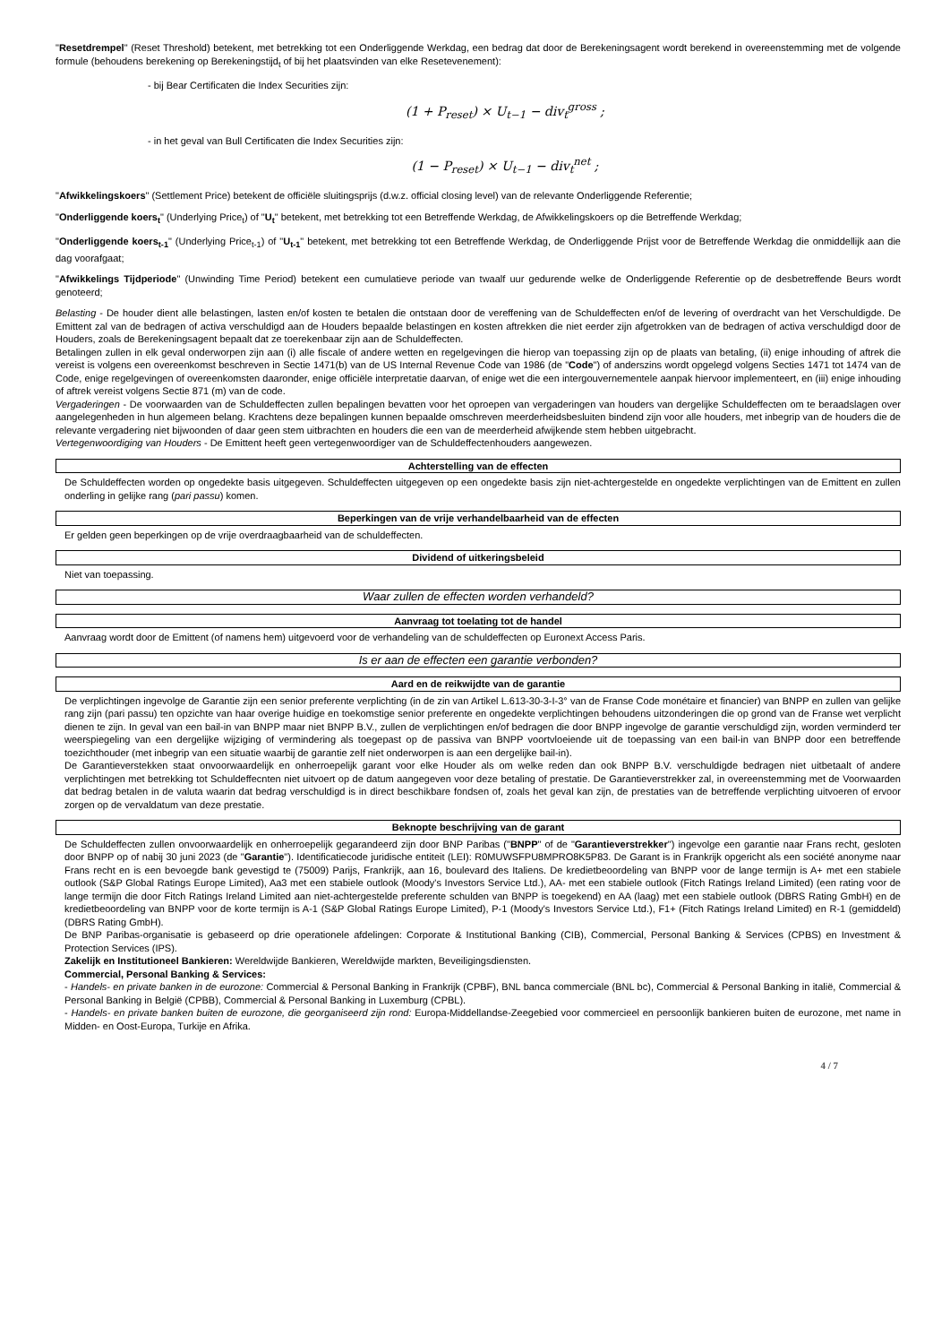"Resetdrempel" (Reset Threshold) betekent, met betrekking tot een Onderliggende Werkdag, een bedrag dat door de Berekeningsagent wordt berekend in overeenstemming met de volgende formule (behoudens berekening op Berekeningstijd<sub>t</sub> of bij het plaatsvinden van elke Resetevenement):
- bij Bear Certificaten die Index Securities zijn:
(1 + P<sub>reset</sub>) × U<sub>t−1</sub> − div<sub>t</sub><sup>gross</sup> ;
- in het geval van Bull Certificaten die Index Securities zijn:
(1 − P<sub>reset</sub>) × U<sub>t−1</sub> − div<sub>t</sub><sup>net</sup> ;
"Afwikkelingskoers" (Settlement Price) betekent de officiële sluitingsprijs (d.w.z. official closing level) van de relevante Onderliggende Referentie;
"Onderliggende koers<sub>t</sub>" (Underlying Price<sub>t</sub>) of "U<sub>t</sub>" betekent, met betrekking tot een Betreffende Werkdag, de Afwikkelingskoers op die Betreffende Werkdag;
"Onderliggende koers<sub>t-1</sub>" (Underlying Price<sub>t-1</sub>) of "U<sub>t-1</sub>" betekent, met betrekking tot een Betreffende Werkdag, de Onderliggende Prijst voor de Betreffende Werkdag die onmiddellijk aan die dag voorafgaat;
"Afwikkelings Tijdperiode" (Unwinding Time Period) betekent een cumulatieve periode van twaalf uur gedurende welke de Onderliggende Referentie op de desbetreffende Beurs wordt genoteerd;
Belasting - De houder dient alle belastingen, lasten en/of kosten te betalen die ontstaan door de vereffening van de Schuldeffecten en/of de levering of overdracht van het Verschuldigde. De Emittent zal van de bedragen of activa verschuldigd aan de Houders bepaalde belastingen en kosten aftrekken die niet eerder zijn afgetrokken van de bedragen of activa verschuldigd door de Houders, zoals de Berekeningsagent bepaalt dat ze toerekenbaar zijn aan de Schuldeffecten.
Betalingen zullen in elk geval onderworpen zijn aan (i) alle fiscale of andere wetten en regelgevingen die hierop van toepassing zijn op de plaats van betaling, (ii) enige inhouding of aftrek die vereist is volgens een overeenkomst beschreven in Sectie 1471(b) van de US Internal Revenue Code van 1986 (de "Code") of anderszins wordt opgelegd volgens Secties 1471 tot 1474 van de Code, enige regelgevingen of overeenkomsten daaronder, enige officiële interpretatie daarvan, of enige wet die een intergouvernementele aanpak hiervoor implementeert, en (iii) enige inhouding of aftrek vereist volgens Sectie 871 (m) van de code.
Vergaderingen - De voorwaarden van de Schuldeffecten zullen bepalingen bevatten voor het oproepen van vergaderingen van houders van dergelijke Schuldeffecten om te beraadslagen over aangelegenheden in hun algemeen belang. Krachtens deze bepalingen kunnen bepaalde omschreven meerderheidsbesluiten bindend zijn voor alle houders, met inbegrip van de houders die de relevante vergadering niet bijwoonden of daar geen stem uitbrachten en houders die een van de meerderheid afwijkende stem hebben uitgebracht.
Vertegenwoordiging van Houders - De Emittent heeft geen vertegenwoordiger van de Schuldeffectenhouders aangewezen.
Achterstelling van de effecten
De Schuldeffecten worden op ongedekte basis uitgegeven. Schuldeffecten uitgegeven op een ongedekte basis zijn niet-achtergestelde en ongedekte verplichtingen van de Emittent en zullen onderling in gelijke rang (pari passu) komen.
Beperkingen van de vrije verhandelbaarheid van de effecten
Er gelden geen beperkingen op de vrije overdraagbaarheid van de schuldeffecten.
Dividend of uitkeringsbeleid
Niet van toepassing.
Waar zullen de effecten worden verhandeld?
Aanvraag tot toelating tot de handel
Aanvraag wordt door de Emittent (of namens hem) uitgevoerd voor de verhandeling van de schuldeffecten op Euronext Access Paris.
Is er aan de effecten een garantie verbonden?
Aard en de reikwijdte van de garantie
De verplichtingen ingevolge de Garantie zijn een senior preferente verplichting (in de zin van Artikel L.613-30-3-I-3° van de Franse Code monétaire et financier) van BNPP en zullen van gelijke rang zijn (pari passu) ten opzichte van haar overige huidige en toekomstige senior preferente en ongedekte verplichtingen behoudens uitzonderingen die op grond van de Franse wet verplicht dienen te zijn. In geval van een bail-in van BNPP maar niet BNPP B.V., zullen de verplichtingen en/of bedragen die door BNPP ingevolge de garantie verschuldigd zijn, worden verminderd ter weerspiegeling van een dergelijke wijziging of vermindering als toegepast op de passiva van BNPP voortvloeiende uit de toepassing van een bail-in van BNPP door een betreffende toezichthouder (met inbegrip van een situatie waarbij de garantie zelf niet onderworpen is aan een dergelijke bail-in).
De Garantieverstekken staat onvoorwaardelijk en onherroepelijk garant voor elke Houder als om welke reden dan ook BNPP B.V. verschuldigde bedragen niet uitbetaalt of andere verplichtingen met betrekking tot Schuldeffecnten niet uitvoert op de datum aangegeven voor deze betaling of prestatie. De Garantieverstrekker zal, in overeenstemming met de Voorwaarden dat bedrag betalen in de valuta waarin dat bedrag verschuldigd is in direct beschikbare fondsen of, zoals het geval kan zijn, de prestaties van de betreffende verplichting uitvoeren of ervoor zorgen op de vervaldatum van deze prestatie.
Beknopte beschrijving van de garant
De Schuldeffecten zullen onvoorwaardelijk en onherroepelijk gegarandeerd zijn door BNP Paribas ("BNPP" of de "Garantieverstrekker") ingevolge een garantie naar Frans recht, gesloten door BNPP op of nabij 30 juni 2023 (de "Garantie"). Identificatiecode juridische entiteit (LEI): R0MUWSFPU8MPRO8K5P83. De Garant is in Frankrijk opgericht als een société anonyme naar Frans recht en is een bevoegde bank gevestigd te (75009) Parijs, Frankrijk, aan 16, boulevard des Italiens. De kredietbeoordeling van BNPP voor de lange termijn is A+ met een stabiele outlook (S&P Global Ratings Europe Limited), Aa3 met een stabiele outlook (Moody's Investors Service Ltd.), AA- met een stabiele outlook (Fitch Ratings Ireland Limited) (een rating voor de lange termijn die door Fitch Ratings Ireland Limited aan niet-achtergestelde preferente schulden van BNPP is toegekend) en AA (laag) met een stabiele outlook (DBRS Rating GmbH) en de kredietbeoordeling van BNPP voor de korte termijn is A-1 (S&P Global Ratings Europe Limited), P-1 (Moody's Investors Service Ltd.), F1+ (Fitch Ratings Ireland Limited) en R-1 (gemiddeld) (DBRS Rating GmbH).
De BNP Paribas-organisatie is gebaseerd op drie operationele afdelingen: Corporate & Institutional Banking (CIB), Commercial, Personal Banking & Services (CPBS) en Investment & Protection Services (IPS).
Zakelijk en Institutioneel Bankieren: Wereldwijde Bankieren, Wereldwijde markten, Beveiligingsdiensten.
Commercial, Personal Banking & Services:
- Handels- en private banken in de eurozone: Commercial & Personal Banking in Frankrijk (CPBF), BNL banca commerciale (BNL bc), Commercial & Personal Banking in italië, Commercial & Personal Banking in België (CPBB), Commercial & Personal Banking in Luxemburg (CPBL).
- Handels- en private banken buiten de eurozone, die georganiseerd zijn rond: Europa-Middellandse-Zeegebied voor commercieel en persoonlijk bankieren buiten de eurozone, met name in Midden- en Oost-Europa, Turkije en Afrika.
4 / 7